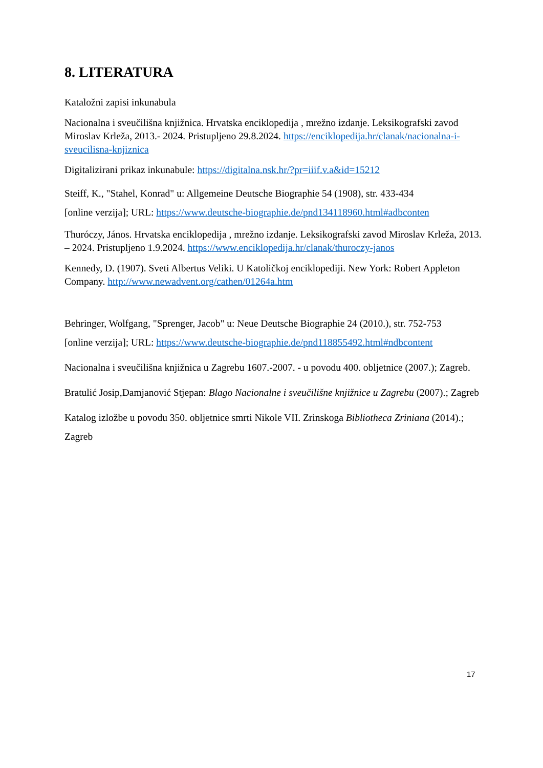8. LITERATURA
Kataložni zapisi inkunabula
Nacionalna i sveučilišna knjižnica. Hrvatska enciklopedija , mrežno izdanje. Leksikografski zavod Miroslav Krleža, 2013.- 2024. Pristupljeno 29.8.2024. https://enciklopedija.hr/clanak/nacionalna-i-sveucilisna-knjiznica
Digitalizirani prikaz inkunabule: https://digitalna.nsk.hr/?pr=iiif.v.a&id=15212
Steiff, K., "Stahel, Konrad" u: Allgemeine Deutsche Biographie 54 (1908), str. 433-434
[online verzija]; URL: https://www.deutsche-biographie.de/pnd134118960.html#adbconten
Thuróczy, János. Hrvatska enciklopedija , mrežno izdanje. Leksikografski zavod Miroslav Krleža, 2013. – 2024. Pristupljeno 1.9.2024. https://www.enciklopedija.hr/clanak/thuroczy-janos
Kennedy, D. (1907). Sveti Albertus Veliki. U Katoličkoj enciklopediji. New York: Robert Appleton Company. http://www.newadvent.org/cathen/01264a.htm
Behringer, Wolfgang, "Sprenger, Jacob" u: Neue Deutsche Biographie 24 (2010.), str. 752-753
[online verzija]; URL: https://www.deutsche-biographie.de/pnd118855492.html#ndbcontent
Nacionalna i sveučilišna knjižnica u Zagrebu 1607.-2007. - u povodu 400. obljetnice (2007.); Zagreb.
Bratulić Josip,Damjanović Stjepan: Blago Nacionalne i sveučilišne knjižnice u Zagrebu (2007).; Zagreb
Katalog izložbe u povodu 350. obljetnice smrti Nikole VII. Zrinskoga Bibliotheca Zriniana (2014).; Zagreb
17